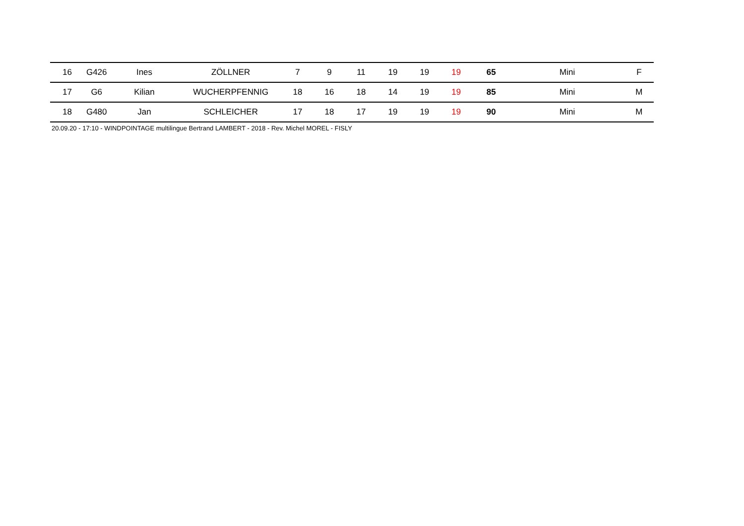| 16 | G426 | Ines | ZÖLLNER | 7 | 9 | 11 | 19 | 19 | 19 | 65 | Mini | F | |
| 17 | G6 | Kilian | WUCHERPFENNIG | 18 | 16 | 18 | 14 | 19 | 19 | 85 | Mini | M | |
| 18 | G480 | Jan | SCHLEICHER | 17 | 18 | 17 | 19 | 19 | 19 | 90 | Mini | M | |
20.09.20 - 17:10 - WINDPOINTAGE multilingue Bertrand LAMBERT - 2018 - Rev. Michel MOREL - FISLY